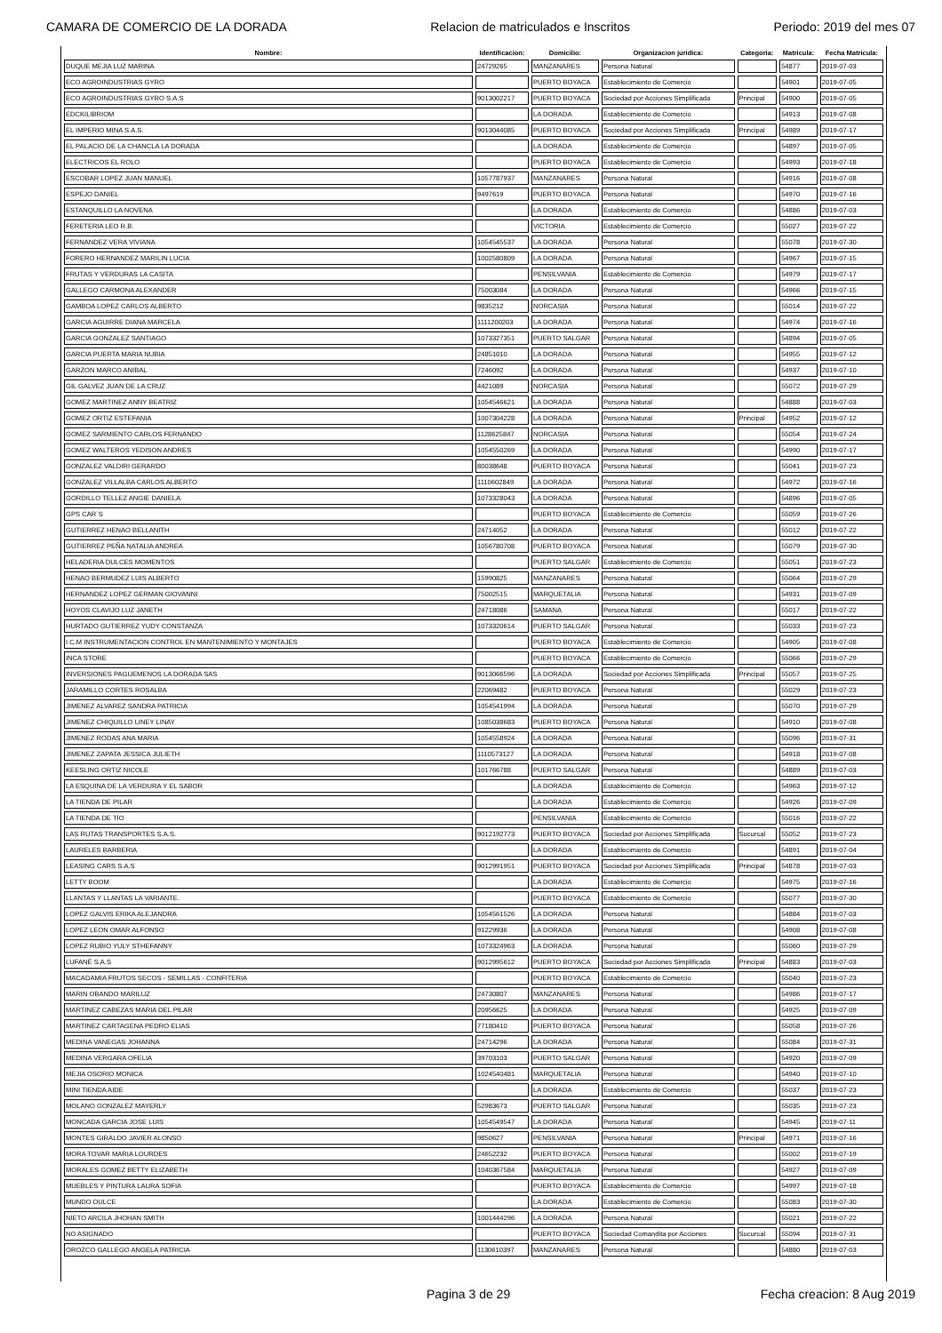CAMARA DE COMERCIO DE LA DORADA Relacion de matriculados e Inscritos Periodo: 2019 del mes 07
| Nombre: | Identificacion: | Domicilio: | Organizacion juridica: | Categoria: | Matricula: | Fecha Matricula: |
| --- | --- | --- | --- | --- | --- | --- |
| DUQUE MEJIA LUZ MARINA | 24729265 | MANZANARES | Persona Natural | | 54877 | 2019-07-03 |
| ECO AGROINDUSTRIAS GYRO | | PUERTO BOYACA | Establecimiento de Comercio | | 54901 | 2019-07-05 |
| ECO AGROINDUSTRIAS GYRO S.A.S | 9013002217 | PUERTO BOYACA | Sociedad por Acciones Simplificada | Principal | 54900 | 2019-07-05 |
| EDCKILIBRIOM | | LA DORADA | Establecimiento de Comercio | | 54913 | 2019-07-08 |
| EL IMPERIO MINA S.A.S. | 9013044085 | PUERTO BOYACA | Sociedad por Acciones Simplificada | Principal | 54989 | 2019-07-17 |
| EL PALACIO DE LA CHANCLA LA DORADA | | LA DORADA | Establecimiento de Comercio | | 54897 | 2019-07-05 |
| ELECTRICOS EL ROLO | | PUERTO BOYACA | Establecimiento de Comercio | | 54993 | 2019-07-18 |
| ESCOBAR LOPEZ JUAN MANUEL | 1057787937 | MANZANARES | Persona Natural | | 54916 | 2019-07-08 |
| ESPEJO DANIEL | 9497619 | PUERTO BOYACA | Persona Natural | | 54970 | 2019-07-16 |
| ESTANQUILLO LA NOVENA | | LA DORADA | Establecimiento de Comercio | | 54886 | 2019-07-03 |
| FERETERIA LEO R.B. | | VICTORIA | Establecimiento de Comercio | | 55027 | 2019-07-22 |
| FERNANDEZ VERA VIVIANA | 1054545537 | LA DORADA | Persona Natural | | 55078 | 2019-07-30 |
| FORERO HERNANDEZ MARILIN LUCIA | 1002580809 | LA DORADA | Persona Natural | | 54967 | 2019-07-15 |
| FRUTAS Y VERDURAS LA CASITA | | PENSILVANIA | Establecimiento de Comercio | | 54979 | 2019-07-17 |
| GALLEGO CARMONA ALEXANDER | 75003084 | LA DORADA | Persona Natural | | 54966 | 2019-07-15 |
| GAMBOA LOPEZ CARLOS ALBERTO | 9835212 | NORCASIA | Persona Natural | | 55014 | 2019-07-22 |
| GARCIA AGUIRRE DIANA MARCELA | 1111200203 | LA DORADA | Persona Natural | | 54974 | 2019-07-16 |
| GARCIA GONZALEZ SANTIAGO | 1073327351 | PUERTO SALGAR | Persona Natural | | 54894 | 2019-07-05 |
| GARCIA PUERTA MARIA NUBIA | 24851010 | LA DORADA | Persona Natural | | 54955 | 2019-07-12 |
| GARZON MARCO ANIBAL | 7246092 | LA DORADA | Persona Natural | | 54937 | 2019-07-10 |
| GIL GALVEZ JUAN DE LA CRUZ | 4421089 | NORCASIA | Persona Natural | | 55072 | 2019-07-29 |
| GOMEZ MARTINEZ ANNY BEATRIZ | 1054546621 | LA DORADA | Persona Natural | | 54888 | 2019-07-03 |
| GOMEZ ORTIZ ESTEFANIA | 1007304228 | LA DORADA | Persona Natural | Principal | 54952 | 2019-07-12 |
| GOMEZ SARMIENTO CARLOS FERNANDO | 1128625847 | NORCASIA | Persona Natural | | 55054 | 2019-07-24 |
| GOMEZ WALTEROS YEDISON ANDRES | 1054550269 | LA DORADA | Persona Natural | | 54990 | 2019-07-17 |
| GONZALEZ VALDIRI GERARDO | 80038648 | PUERTO BOYACA | Persona Natural | | 55041 | 2019-07-23 |
| GONZALEZ VILLALBA CARLOS ALBERTO | 1110602849 | LA DORADA | Persona Natural | | 54972 | 2019-07-16 |
| GORDILLO TELLEZ ANGIE DANIELA | 1073328043 | LA DORADA | Persona Natural | | 54896 | 2019-07-05 |
| GPS CAR´S | | PUERTO BOYACA | Establecimiento de Comercio | | 55059 | 2019-07-26 |
| GUTIERREZ HENAO BELLANITH | 24714052 | LA DORADA | Persona Natural | | 55012 | 2019-07-22 |
| GUTIERREZ PEÑA NATALIA ANDREA | 1056780708 | PUERTO BOYACA | Persona Natural | | 55079 | 2019-07-30 |
| HELADERIA DULCES MOMENTOS | | PUERTO SALGAR | Establecimiento de Comercio | | 55051 | 2019-07-23 |
| HENAO BERMUDEZ LUIS ALBERTO | 15990825 | MANZANARES | Persona Natural | | 55064 | 2019-07-29 |
| HERNANDEZ LOPEZ GERMAN GIOVANNI | 75002515 | MARQUETALIA | Persona Natural | | 54931 | 2019-07-09 |
| HOYOS CLAVIJO LUZ JANETH | 24718086 | SAMANA | Persona Natural | | 55017 | 2019-07-22 |
| HURTADO GUTIERREZ YUDY CONSTANZA | 1073320614 | PUERTO SALGAR | Persona Natural | | 55033 | 2019-07-23 |
| I.C.M INSTRUMENTACION CONTROL EN MANTENIMIENTO Y MONTAJES | | PUERTO BOYACA | Establecimiento de Comercio | | 54905 | 2019-07-08 |
| INCA STORE | | PUERTO BOYACA | Establecimiento de Comercio | | 55066 | 2019-07-29 |
| INVERSIONES PAGUEMENOS LA DORADA SAS | 9013066596 | LA DORADA | Sociedad por Acciones Simplificada | Principal | 55057 | 2019-07-25 |
| JARAMILLO CORTES ROSALBA | 22069482 | PUERTO BOYACA | Persona Natural | | 55029 | 2019-07-23 |
| JIMENEZ ALVAREZ SANDRA PATRICIA | 1054541994 | LA DORADA | Persona Natural | | 55070 | 2019-07-29 |
| JIMENEZ CHIQUILLO LINEY LINAY | 1085038683 | PUERTO BOYACA | Persona Natural | | 54910 | 2019-07-08 |
| JIMENEZ RODAS ANA MARIA | 1054558924 | LA DORADA | Persona Natural | | 55096 | 2019-07-31 |
| JIMENEZ ZAPATA JESSICA JULIETH | 1110573127 | LA DORADA | Persona Natural | | 54918 | 2019-07-08 |
| KEESLING ORTIZ NICOLE | 101766788 | PUERTO SALGAR | Persona Natural | | 54889 | 2019-07-03 |
| LA ESQUINA DE LA VERDURA Y EL SABOR | | LA DORADA | Establecimiento de Comercio | | 54963 | 2019-07-12 |
| LA TIENDA DE PILAR | | LA DORADA | Establecimiento de Comercio | | 54926 | 2019-07-09 |
| LA TIENDA DE TÍO | | PENSILVANIA | Establecimiento de Comercio | | 55016 | 2019-07-22 |
| LAS RUTAS TRANSPORTES S.A.S. | 9012192773 | PUERTO BOYACA | Sociedad por Acciones Simplificada | Sucursal | 55052 | 2019-07-23 |
| LAURELES BARBERIA | | LA DORADA | Establecimiento de Comercio | | 54891 | 2019-07-04 |
| LEASING CARS S.A.S | 9012991951 | PUERTO BOYACA | Sociedad por Acciones Simplificada | Principal | 54878 | 2019-07-03 |
| LETTY BOOM | | LA DORADA | Establecimiento de Comercio | | 54975 | 2019-07-16 |
| LLANTAS Y LLANTAS LA VARIANTE. | | PUERTO BOYACA | Establecimiento de Comercio | | 55077 | 2019-07-30 |
| LOPEZ GALVIS ERIKA ALEJANDRA | 1054561526 | LA DORADA | Persona Natural | | 54884 | 2019-07-03 |
| LOPEZ LEON OMAR ALFONSO | 91229936 | LA DORADA | Persona Natural | | 54908 | 2019-07-08 |
| LOPEZ RUBIO YULY STHEFANNY | 1073324963 | LA DORADA | Persona Natural | | 55060 | 2019-07-29 |
| LUFANÉ S.A.S | 9012995612 | PUERTO BOYACA | Sociedad por Acciones Simplificada | Principal | 54883 | 2019-07-03 |
| MACADAMIA FRUTOS SECOS - SEMILLAS - CONFITERIA | | PUERTO BOYACA | Establecimiento de Comercio | | 55040 | 2019-07-23 |
| MARIN OBANDO MARILUZ | 24730807 | MANZANARES | Persona Natural | | 54986 | 2019-07-17 |
| MARTINEZ CABEZAS MARIA DEL PILAR | 20956625 | LA DORADA | Persona Natural | | 54925 | 2019-07-09 |
| MARTINEZ CARTAGENA PEDRO ELIAS | 77180410 | PUERTO BOYACA | Persona Natural | | 55058 | 2019-07-26 |
| MEDINA VANEGAS JOHANNA | 24714296 | LA DORADA | Persona Natural | | 55084 | 2019-07-31 |
| MEDINA VERGARA OFELIA | 39703103 | PUERTO SALGAR | Persona Natural | | 54920 | 2019-07-09 |
| MEJIA OSORIO MONICA | 1024540481 | MARQUETALIA | Persona Natural | | 54940 | 2019-07-10 |
| MINI TIENDA AIDE | | LA DORADA | Establecimiento de Comercio | | 55037 | 2019-07-23 |
| MOLANO GONZALEZ MAYERLY | 52983673 | PUERTO SALGAR | Persona Natural | | 55035 | 2019-07-23 |
| MONCADA GARCIA JOSE LUIS | 1054549547 | LA DORADA | Persona Natural | | 54945 | 2019-07-11 |
| MONTES GIRALDO JAVIER ALONSO | 9850627 | PENSILVANIA | Persona Natural | Principal | 54971 | 2019-07-16 |
| MORA TOVAR MARIA LOURDES | 24652232 | PUERTO BOYACA | Persona Natural | | 55002 | 2019-07-19 |
| MORALES GOMEZ BETTY ELIZABETH | 1040367584 | MARQUETALIA | Persona Natural | | 54927 | 2019-07-09 |
| MUEBLES Y PINTURA LAURA SOFIA | | PUERTO BOYACA | Establecimiento de Comercio | | 54997 | 2019-07-18 |
| MUNDO DULCE | | LA DORADA | Establecimiento de Comercio | | 55083 | 2019-07-30 |
| NIETO ARCILA JHOHAN SMITH | 1001444296 | LA DORADA | Persona Natural | | 55021 | 2019-07-22 |
| NO ASIGNADO | | PUERTO BOYACA | Sociedad Comandita por Acciones | Sucursal | 55094 | 2019-07-31 |
| OROZCO GALLEGO ANGELA PATRICIA | 1130610397 | MANZANARES | Persona Natural | | 54880 | 2019-07-03 |
Pagina 3 de 29 Fecha creacion: 8 Aug 2019